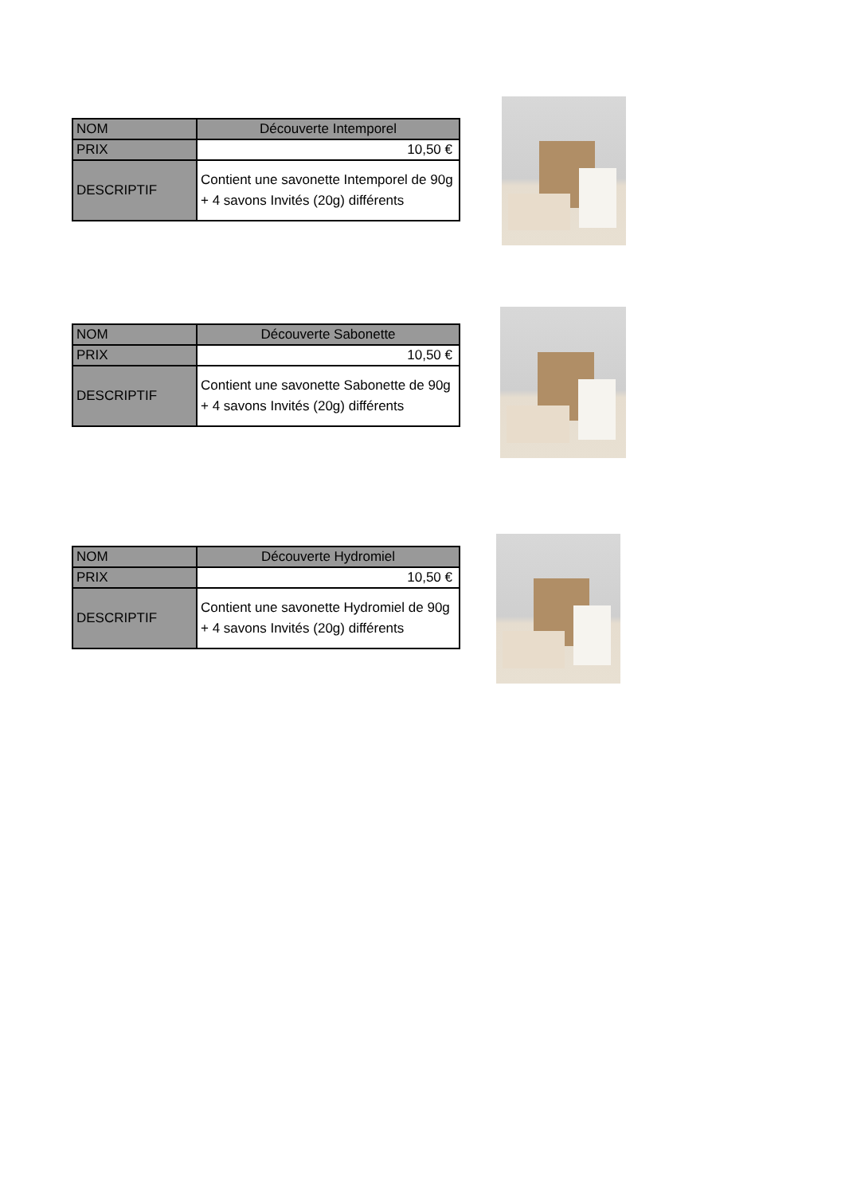| NOM | Découverte Intemporel |
| PRIX | 10,50 € |
| DESCRIPTIF | Contient une savonette Intemporel de 90g + 4 savons Invités (20g) différents |
| NOM | Découverte Sabonette |
| PRIX | 10,50 € |
| DESCRIPTIF | Contient une savonette Sabonette de 90g + 4 savons Invités (20g) différents |
| NOM | Découverte Hydromiel |
| PRIX | 10,50 € |
| DESCRIPTIF | Contient une savonette Hydromiel de 90g + 4 savons Invités (20g) différents |